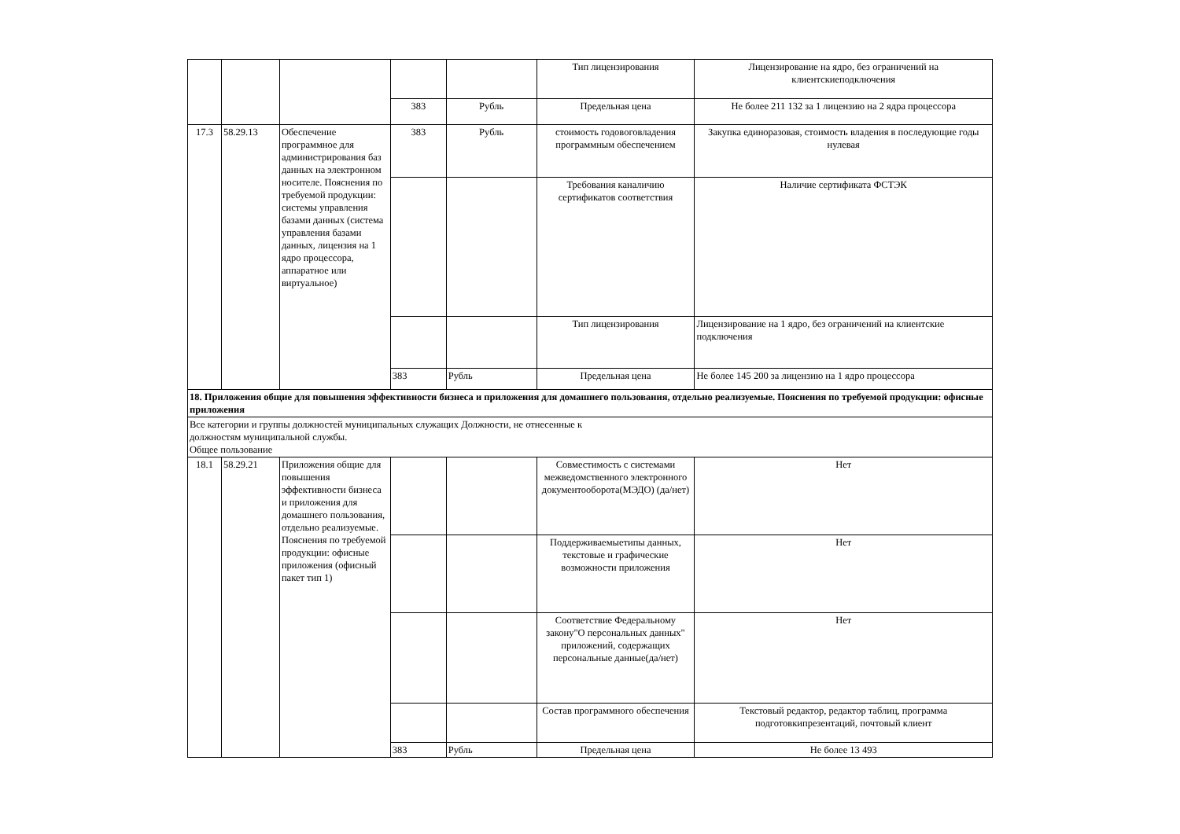| | | | | | Тип лицензирования | Лицензирование на ядро, без ограничений на клиентскиеподключения |
| | | | 383 | Рубль | Предельная цена | Не более 211 132 за 1 лицензию на 2 ядра процессора |
| 17.3 | 58.29.13 | Обеспечение программное для администрирования баз данных на электронном носителе. Пояснения по требуемой продукции: системы управления базами данных (система управления базами данных, лицензия на 1 ядро процессора, аппаратное или виртуальное) | 383 | Рубль | стоимость годовоговладения программным обеспечением | Закупка единоразовая, стоимость владения в последующие годы нулевая |
| | | | | | Требования каналичию сертификатов соответствия | Наличие сертификата ФСТЭК |
| | | | | | Тип лицензирования | Лицензирование на 1 ядро, без ограничений на клиентские подключения |
| | | | 383 | Рубль | Предельная цена | Не более 145 200 за лицензию на 1 ядро процессора |
| 18. Приложения общие для повышения эффективности бизнеса и приложения для домашнего пользования, отдельно реализуемые. Пояснения по требуемой продукции: офисные приложения | | | | | | |
| Все категории и группы должностей муниципальных служащих Должности, не отнесенные к должностям муниципальной службы. Общее пользование | | | | | | |
| 18.1 | 58.29.21 | Приложения общие для повышения эффективности бизнеса и приложения для домашнего пользования, отдельно реализуемые. Пояснения по требуемой продукции: офисные приложения (офисный пакет тип 1) | | | Совместимость с системами межведомственного электронного документооборота(МЭДО) (да/нет) | Нет |
| | | | | | Поддерживаемыетипы данных, текстовые и графические возможности приложения | Нет |
| | | | | | Соответствие Федеральному закону"О персональных данных" приложений, содержащих персональные данные(да/нет) | Нет |
| | | | | | Состав программного обеспечения | Текстовый редактор, редактор таблиц, программа подготовкипрезентаций, почтовый клиент |
| | | | 383 | Рубль | Предельная цена | Не более 13 493 |